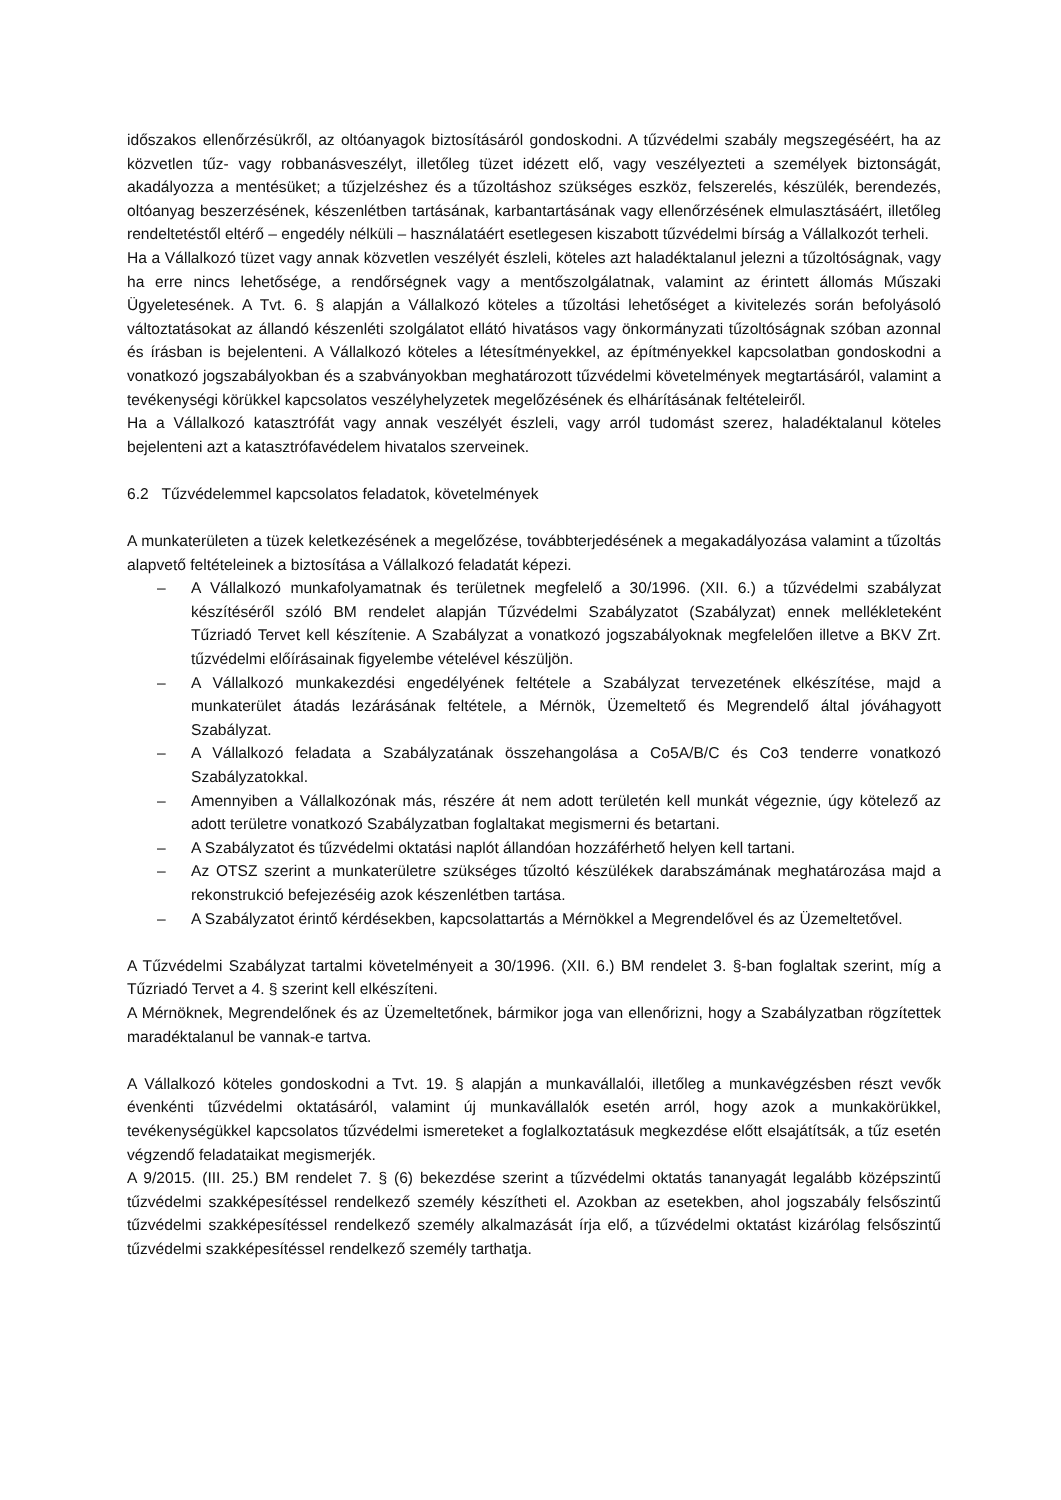időszakos ellenőrzésükről, az oltóanyagok biztosításáról gondoskodni. A tűzvédelmi szabály megszegéséért, ha az közvetlen tűz- vagy robbanásveszélyt, illetőleg tüzet idézett elő, vagy veszélyezteti a személyek biztonságát, akadályozza a mentésüket; a tűzjelzéshez és a tűzoltáshoz szükséges eszköz, felszerelés, készülék, berendezés, oltóanyag beszerzésének, készenlétben tartásának, karbantartásának vagy ellenőrzésének elmulasztásáért, illetőleg rendeltetéstől eltérő – engedély nélküli – használatáért esetlegesen kiszabott tűzvédelmi bírság a Vállalkozót terheli.
Ha a Vállalkozó tüzet vagy annak közvetlen veszélyét észleli, köteles azt haladéktalanul jelezni a tűzoltóságnak, vagy ha erre nincs lehetősége, a rendőrségnek vagy a mentőszolgálatnak, valamint az érintett állomás Műszaki Ügyeletesének. A Tvt. 6. § alapján a Vállalkozó köteles a tűzoltási lehetőséget a kivitelezés során befolyásoló változtatásokat az állandó készenléti szolgálatot ellátó hivatásos vagy önkormányzati tűzoltóságnak szóban azonnal és írásban is bejelenteni. A Vállalkozó köteles a létesítményekkel, az építményekkel kapcsolatban gondoskodni a vonatkozó jogszabályokban és a szabványokban meghatározott tűzvédelmi követelmények megtartásáról, valamint a tevékenységi körükkel kapcsolatos veszélyhelyzetek megelőzésének és elhárításának feltételeiről.
Ha a Vállalkozó katasztrófát vagy annak veszélyét észleli, vagy arról tudomást szerez, haladéktalanul köteles bejelenteni azt a katasztrófavédelem hivatalos szerveinek.
6.2 Tűzvédelemmel kapcsolatos feladatok, követelmények
A munkaterületen a tüzek keletkezésének a megelőzése, továbbterjedésének a megakadályozása valamint a tűzoltás alapvető feltételeinek a biztosítása a Vállalkozó feladatát képezi.
– A Vállalkozó munkafolyamatnak és területnek megfelelő a 30/1996. (XII. 6.) a tűzvédelmi szabályzat készítéséről szóló BM rendelet alapján Tűzvédelmi Szabályzatot (Szabályzat) ennek mellékleteként Tűzriadó Tervet kell készítenie. A Szabályzat a vonatkozó jogszabályoknak megfelelően illetve a BKV Zrt. tűzvédelmi előírásainak figyelembe vételével készüljön.
– A Vállalkozó munkakezdési engedélyének feltétele a Szabályzat tervezetének elkészítése, majd a munkaterület átadás lezárásának feltétele, a Mérnök, Üzemeltető és Megrendelő által jóváhagyott Szabályzat.
– A Vállalkozó feladata a Szabályzatának összehangolása a Co5A/B/C és Co3 tenderre vonatkozó Szabályzatokkal.
– Amennyiben a Vállalkozónak más, részére át nem adott területén kell munkát végeznie, úgy kötelező az adott területre vonatkozó Szabályzatban foglaltakat megismerni és betartani.
– A Szabályzatot és tűzvédelmi oktatási naplót állandóan hozzáférhető helyen kell tartani.
– Az OTSZ szerint a munkaterületre szükséges tűzoltó készülékek darabszámának meghatározása majd a rekonstrukció befejezéséig azok készenlétben tartása.
– A Szabályzatot érintő kérdésekben, kapcsolattartás a Mérnökkel a Megrendelővel és az Üzemeltetővel.
A Tűzvédelmi Szabályzat tartalmi követelményeit a 30/1996. (XII. 6.) BM rendelet 3. §-ban foglaltak szerint, míg a Tűzriadó Tervet a 4. § szerint kell elkészíteni.
A Mérnöknek, Megrendelőnek és az Üzemeltetőnek, bármikor joga van ellenőrizni, hogy a Szabályzatban rögzítettek maradéktalanul be vannak-e tartva.
A Vállalkozó köteles gondoskodni a Tvt. 19. § alapján a munkavállalói, illetőleg a munkavégzésben részt vevők évenkénti tűzvédelmi oktatásáról, valamint új munkavállalók esetén arról, hogy azok a munkakörükkel, tevékenységükkel kapcsolatos tűzvédelmi ismereteket a foglalkoztatásuk megkezdése előtt elsajátítsák, a tűz esetén végzendő feladataikat megismerjék.
A 9/2015. (III. 25.) BM rendelet 7. § (6) bekezdése szerint a tűzvédelmi oktatás tananyagát legalább középszintű tűzvédelmi szakképesítéssel rendelkező személy készítheti el. Azokban az esetekben, ahol jogszabály felsőszintű tűzvédelmi szakképesítéssel rendelkező személy alkalmazását írja elő, a tűzvédelmi oktatást kizárólag felsőszintű tűzvédelmi szakképesítéssel rendelkező személy tarthatja.